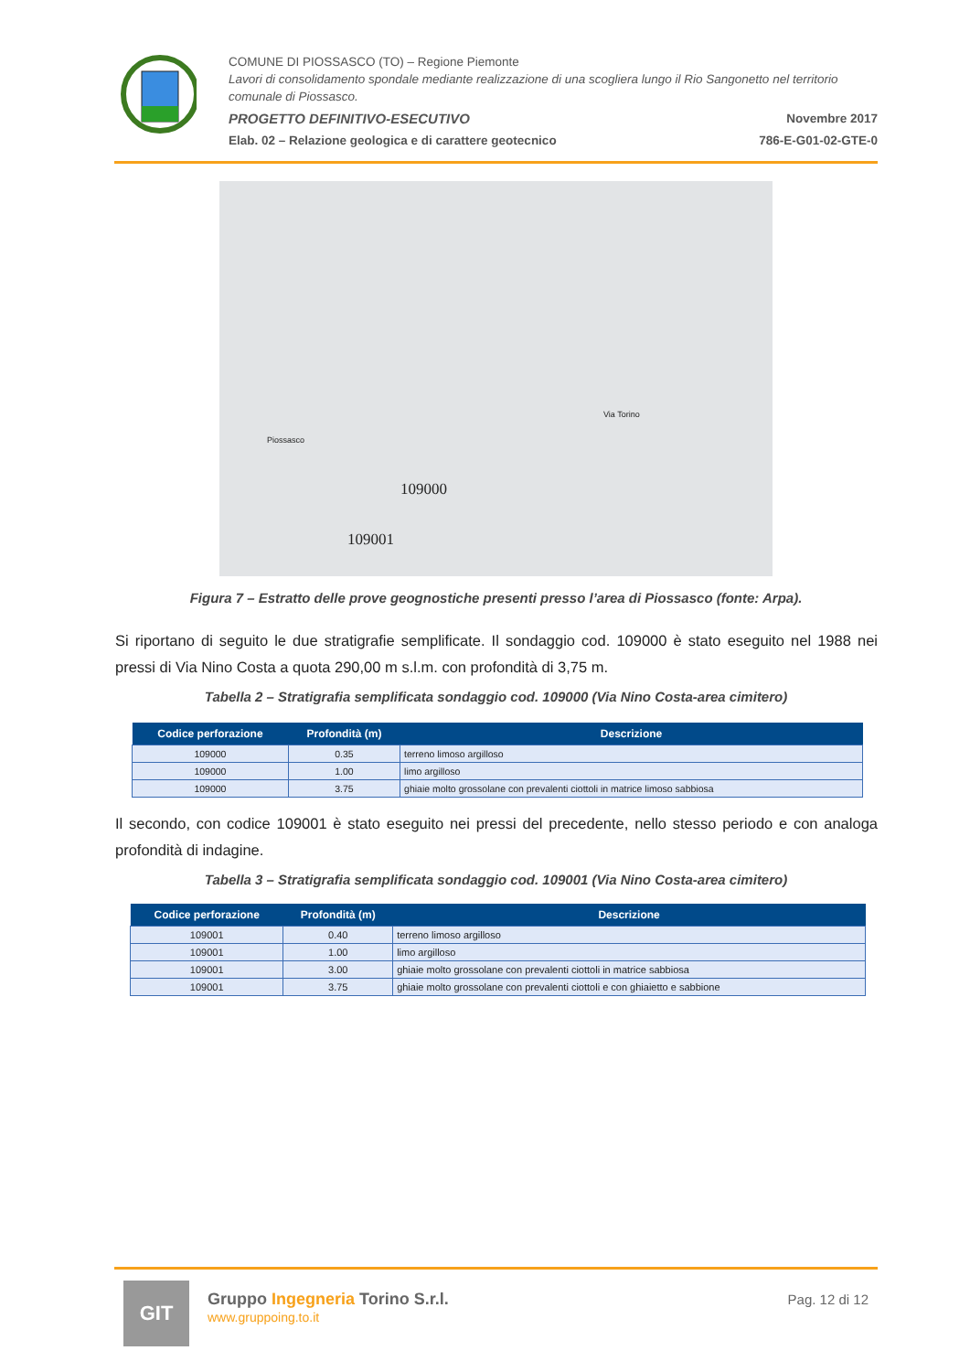COMUNE DI PIOSSASCO (TO) – Regione Piemonte
Lavori di consolidamento spondale mediante realizzazione di una scogliera lungo il Rio Sangonetto nel territorio comunale di Piossasco.
PROGETTO DEFINITIVO-ESECUTIVO Novembre 2017
Elab. 02 – Relazione geologica e di carattere geotecnico 786-E-G01-02-GTE-0
109000
109001
Piossasco
Via Torino
Figura 7 – Estratto delle prove geognostiche presenti presso l’area di Piossasco (fonte: Arpa).
Si riportano di seguito le due stratigrafie semplificate. Il sondaggio cod. 109000 è stato eseguito nel 1988 nei pressi di Via Nino Costa a quota 290,00 m s.l.m. con profondità di 3,75 m.
Tabella 2 – Stratigrafia semplificata sondaggio cod. 109000 (Via Nino Costa-area cimitero)
| Codice perforazione | Profondità (m) | Descrizione |
| --- | --- | --- |
| 109000 | 0.35 | terreno limoso argilloso |
| 109000 | 1.00 | limo argilloso |
| 109000 | 3.75 | ghiaie molto grossolane con prevalenti ciottoli in matrice limoso sabbiosa |
Il secondo, con codice 109001 è stato eseguito nei pressi del precedente, nello stesso periodo e con analoga profondità di indagine.
Tabella 3 – Stratigrafia semplificata sondaggio cod. 109001 (Via Nino Costa-area cimitero)
| Codice perforazione | Profondità (m) | Descrizione |
| --- | --- | --- |
| 109001 | 0.40 | terreno limoso argilloso |
| 109001 | 1.00 | limo argilloso |
| 109001 | 3.00 | ghiaie molto grossolane con prevalenti ciottoli in matrice sabbiosa |
| 109001 | 3.75 | ghiaie molto grossolane con prevalenti ciottoli e con ghiaietto e sabbione |
GIT
Gruppo Ingegneria Torino S.r.l.
www.gruppoing.to.it
Pag. 12 di 12